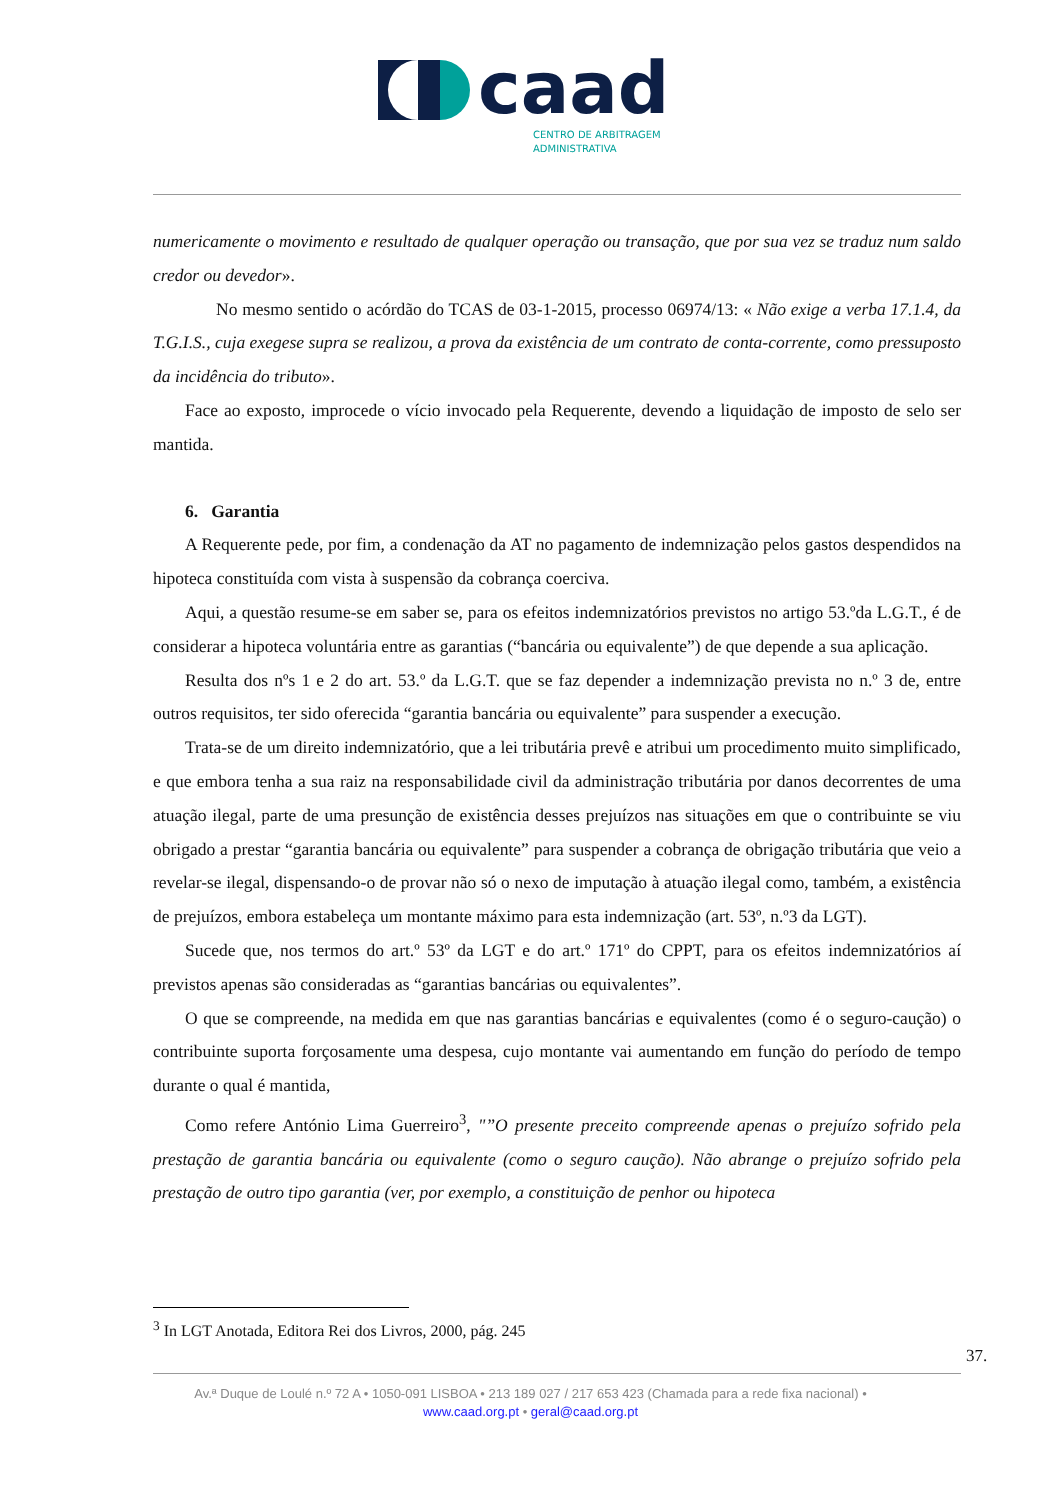caad
CENTRO DE ARBITRAGEM
ADMINISTRATIVA
numericamente o movimento e resultado de qualquer operação ou transação, que por sua vez se traduz num saldo credor ou devedor».
No mesmo sentido o acórdão do TCAS de 03-1-2015, processo 06974/13: « Não exige a verba 17.1.4, da T.G.I.S., cuja exegese supra se realizou, a prova da existência de um contrato de conta-corrente, como pressuposto da incidência do tributo».
Face ao exposto, improcede o vício invocado pela Requerente, devendo a liquidação de imposto de selo ser mantida.
6. Garantia
A Requerente pede, por fim, a condenação da AT no pagamento de indemnização pelos gastos despendidos na hipoteca constituída com vista à suspensão da cobrança coerciva.
Aqui, a questão resume-se em saber se, para os efeitos indemnizatórios previstos no artigo 53.ºda L.G.T., é de considerar a hipoteca voluntária entre as garantias (“bancária ou equivalente”) de que depende a sua aplicação.
Resulta dos nºs 1 e 2 do art. 53.º da L.G.T. que se faz depender a indemnização prevista no n.º 3 de, entre outros requisitos, ter sido oferecida “garantia bancária ou equivalente” para suspender a execução.
Trata-se de um direito indemnizatório, que a lei tributária prevê e atribui um procedimento muito simplificado, e que embora tenha a sua raiz na responsabilidade civil da administração tributária por danos decorrentes de uma atuação ilegal, parte de uma presunção de existência desses prejuízos nas situações em que o contribuinte se viu obrigado a prestar “garantia bancária ou equivalente” para suspender a cobrança de obrigação tributária que veio a revelar-se ilegal, dispensando-o de provar não só o nexo de imputação à atuação ilegal como, também, a existência de prejuízos, embora estabeleça um montante máximo para esta indemnização (art. 53º, n.º3 da LGT).
Sucede que, nos termos do art.º 53º da LGT e do art.º 171º do CPPT, para os efeitos indemnizatórios aí previstos apenas são consideradas as “garantias bancárias ou equivalentes”.
O que se compreende, na medida em que nas garantias bancárias e equivalentes (como é o seguro-caução) o contribuinte suporta forçosamente uma despesa, cujo montante vai aumentando em função do período de tempo durante o qual é mantida,
Como refere António Lima Guerreiro<sup>3</sup>, "”O presente preceito compreende apenas o prejuízo sofrido pela prestação de garantia bancária ou equivalente (como o seguro caução). Não abrange o prejuízo sofrido pela prestação de outro tipo garantia (ver, por exemplo, a constituição de penhor ou hipoteca
<sup>3</sup> In LGT Anotada, Editora Rei dos Livros, 2000, pág. 245
37.
Av.ª Duque de Loulé n.º 72 A • 1050-091 LISBOA • 213 189 027 / 217 653 423 (Chamada para a rede fixa nacional) •
www.caad.org.pt • geral@caad.org.pt